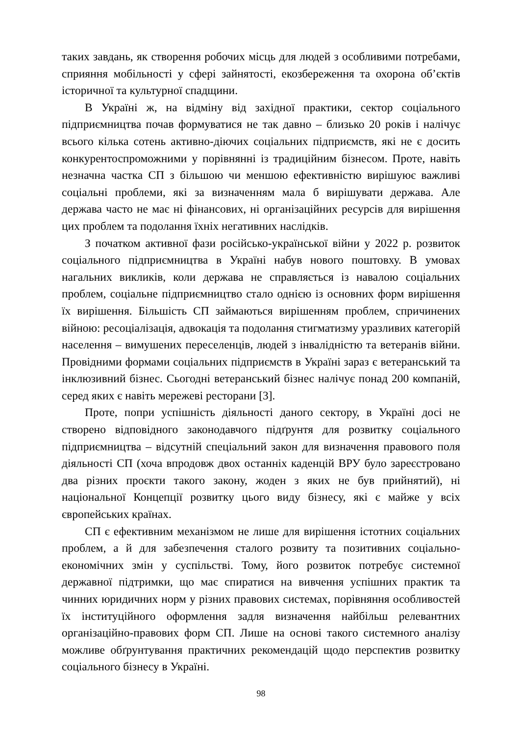таких завдань, як створення робочих місць для людей з особливими потребами, сприяння мобільності у сфері зайнятості, екозбереження та охорона об’єктів історичної та культурної спадщини.
В Україні ж, на відміну від західної практики, сектор соціального підприємництва почав формуватися не так давно – близько 20 років і налічує всього кілька сотень активно-діючих соціальних підприємств, які не є досить конкурентоспроможними у порівнянні із традиційним бізнесом. Проте, навіть незначна частка СП з більшою чи меншою ефективністю вирішуює важливі соціальні проблеми, які за визначенням мала б вирішувати держава. Але держава часто не має ні фінансових, ні організаційних ресурсів для вирішення цих проблем та подолання їхніх негативних наслідків.
З початком активної фази російсько-української війни у 2022 р. розвиток соціального підприємництва в Україні набув нового поштовху. В умовах нагальних викликів, коли держава не справляється із навалою соціальних проблем, соціальне підприємництво стало однією із основних форм вирішення їх вирішення. Більшість СП займаються вирішенням проблем, спричинених війною: ресоціалізація, адвокація та подолання стигматизму уразливих категорій населення – вимушених переселенців, людей з інвалідністю та ветеранів війни. Провідними формами соціальних підприємств в Україні зараз є ветеранський та інклюзивний бізнес. Сьогодні ветеранський бізнес налічує понад 200 компаній, серед яких є навіть мережеві ресторани [3].
Проте, попри успішність діяльності даного сектору, в Україні досі не створено відповідного законодавчого підґрунтя для розвитку соціального підприємництва – відсутній спеціальний закон для визначення правового поля діяльності СП (хоча впродовж двох останніх каденцій ВРУ було зареєстровано два різних проєкти такого закону, жоден з яких не був прийнятий), ні національної Концепції розвитку цього виду бізнесу, які є майже у всіх європейських країнах.
СП є ефективним механізмом не лише для вирішення істотних соціальних проблем, а й для забезпечення сталого розвиту та позитивних соціально-економічних змін у суспільстві. Тому, його розвиток потребує системної державної підтримки, що має спиратися на вивчення успішних практик та чинних юридичних норм у різних правових системах, порівняння особливостей їх інституційного оформлення задля визначення найбільш релевантних організаційно-правових форм СП. Лише на основі такого системного аналізу можливе обґрунтування практичних рекомендацій щодо перспектив розвитку соціального бізнесу в Україні.
98